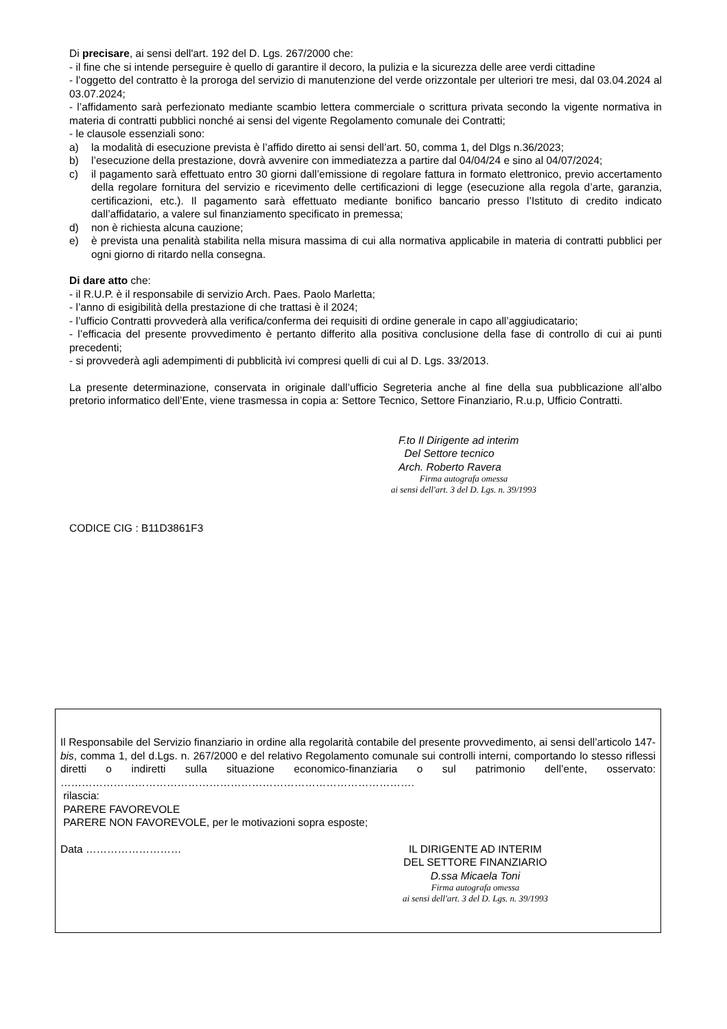Di precisare, ai sensi dell'art. 192 del D. Lgs. 267/2000 che:
- il fine che si intende perseguire è quello di garantire il decoro, la pulizia e la sicurezza delle aree verdi cittadine
- l’oggetto del contratto è la proroga del servizio di manutenzione del verde orizzontale per ulteriori tre mesi, dal 03.04.2024 al 03.07.2024;
- l’affidamento sarà perfezionato mediante scambio lettera commerciale o scrittura privata secondo la vigente normativa in materia di contratti pubblici nonché ai sensi del vigente Regolamento comunale dei Contratti;
- le clausole essenziali sono:
a) la modalità di esecuzione prevista è l’affido diretto ai sensi dell’art. 50, comma 1, del Dlgs n.36/2023;
b) l’esecuzione della prestazione, dovrà avvenire con immediatezza a partire dal 04/04/24 e sino al 04/07/2024;
c) il pagamento sarà effettuato entro 30 giorni dall’emissione di regolare fattura in formato elettronico, previo accertamento della regolare fornitura del servizio e ricevimento delle certificazioni di legge (esecuzione alla regola d’arte, garanzia, certificazioni, etc.). Il pagamento sarà effettuato mediante bonifico bancario presso l’Istituto di credito indicato dall’affidatario, a valere sul finanziamento specificato in premessa;
d) non è richiesta alcuna cauzione;
e) è prevista una penalità stabilita nella misura massima di cui alla normativa applicabile in materia di contratti pubblici per ogni giorno di ritardo nella consegna.
Di dare atto che:
- il R.U.P. è il responsabile di servizio Arch. Paes. Paolo Marletta;
- l’anno di esigibilità della prestazione di che trattasi è il 2024;
- l’ufficio Contratti provvederà alla verifica/conferma dei requisiti di ordine generale in capo all’aggiudicatario;
- l’efficacia del presente provvedimento è pertanto differito alla positiva conclusione della fase di controllo di cui ai punti precedenti;
- si provvederà agli adempimenti di pubblicità ivi compresi quelli di cui al D. Lgs. 33/2013.
La presente determinazione, conservata in originale dall’ufficio Segreteria anche al fine della sua pubblicazione all’albo pretorio informatico dell’Ente, viene trasmessa in copia a: Settore Tecnico, Settore Finanziario, R.u.p, Ufficio Contratti.
F.to Il Dirigente ad interim
Del Settore tecnico
Arch. Roberto Ravera
Firma autografa omessa
ai sensi dell'art. 3 del D. Lgs. n. 39/1993
CODICE CIG : B11D3861F3
Il Responsabile del Servizio finanziario in ordine alla regolarità contabile del presente provvedimento, ai sensi dell’articolo 147-bis, comma 1, del d.Lgs. n. 267/2000 e del relativo Regolamento comunale sui controlli interni, comportando lo stesso riflessi diretti o indiretti sulla situazione economico-finanziaria o sul patrimonio dell’ente, osservato: ……………………………………………………………………………………….
rilascia:
PARERE FAVOREVOLE
PARERE NON FAVOREVOLE, per le motivazioni sopra esposte;
Data ……………………… IL DIRIGENTE AD INTERIM
DEL SETTORE FINANZIARIO
D.ssa Micaela Toni
Firma autografa omessa
ai sensi dell'art. 3 del D. Lgs. n. 39/1993